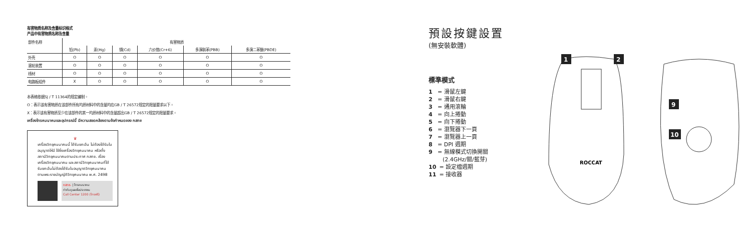有害物质名称及含量标识格式
产品中有害物质名称及含量
| 部件名称 | 有害物质 | | | | | |
| --- | --- | --- | --- | --- | --- | --- |
| | 铅(Pb) | 汞(Hg) | 镉(Cd) | 六价铬(Cr+6) | 多溴联苯(PBB) | 多溴二苯醚(PBDE) |
| 外壳 | O | O | O | O | O | O |
| 滚轮装置 | O | O | O | O | O | O |
| 线材 | O | O | O | O | O | O |
| 电路板组件 | X | O | O | O | O | O |
本表格依据SJ / T 11364的规定编制。
O：表示该有害物质在该部件所有均质材料中的含量均在GB / T 26572规定的限量要求以下。
X：表示该有害物质至少在该部件的某一均质材料中的含量超出GB / T 26572规定的限量要求。
เครื่องโทรคมนาคมและอุปกรณ์นี้ มีความสอดคล้องตามข้อกำหนดของ กสทช
♛
เครื่องวิทยุคมนาคมนี้ ได้รับยกเว้น ไม่ต้องได้รับใบอนุญาตให้มี ใช้ซึ่งเครื่องวิทยุคมนาคม หรือตั้งสถานีวิทยุคมนาคมตามประกาศ กสทช. เรื่อง เครื่องวิทยุคมนาคม และสถานีวิทยุคมนาคมที่ได้รับยกเว้นไม่ต้องได้รับใบอนุญาตวิทยุคมนาคมตามพระราชบัญญัติวิทยุคมนาคม พ.ศ. 2498
กสทช. | โทรคมนาคม
ทำกับดูแลเพื่อประชาชน
Call Center 1200 (โทรฟรี)
預設按鍵設置
(無安裝軟體)
標準模式
1 = 滑鼠左鍵
2 = 滑鼠右鍵
3 = 通用滾輪
4 = 向上捲動
5 = 向下捲動
6 = 瀏覽器下一頁
7 = 瀏覽器上一頁
8 = DPI 週期
9 = 無線模式切換開關
(2.4GHz/關/藍芽)
10 = 設定檔週期
11 = 接收器
ROCCAT
1
2
9
10